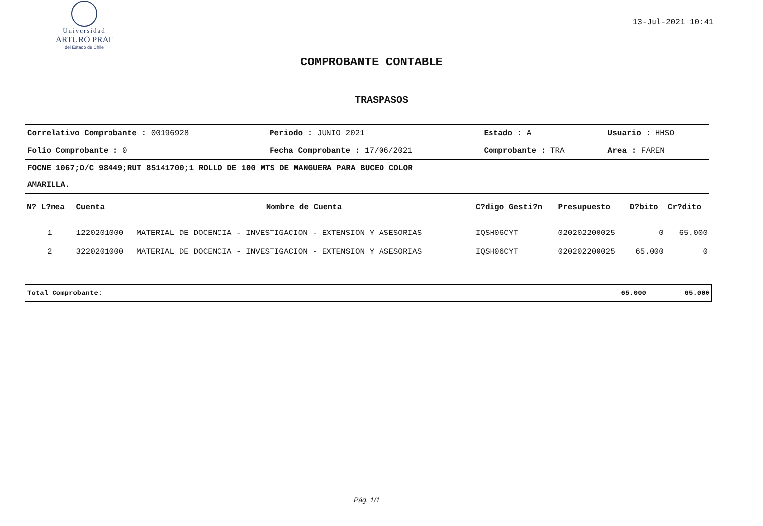Universidad
ARTURO PRAT
del Estado de Chile
13-Jul-2021 10:41
COMPROBANTE CONTABLE
TRASPASOS
| Correlativo Comprobante : 00196928 | Periodo : JUNIO 2021 | Estado : A | Usuario : HHSO |
| Folio Comprobante : 0 | Fecha Comprobante : 17/06/2021 | Comprobante : TRA | Area : FAREN |
| FOCNE 1067;O/C 98449;RUT 85141700;1 ROLLO DE 100 MTS DE MANGUERA PARA BUCEO COLOR AMARILLA. | | | |
| N? L?nea | Cuenta | Nombre de Cuenta | C?digo Gesti?n | Presupuesto | D?bito | Cr?dito |
| --- | --- | --- | --- | --- | --- | --- |
| 1 | 1220201000 | MATERIAL DE DOCENCIA - INVESTIGACION - EXTENSION Y ASESORIAS | IQSH06CYT | 020202200025 | 0 | 65.000 |
| 2 | 3220201000 | MATERIAL DE DOCENCIA - INVESTIGACION - EXTENSION Y ASESORIAS | IQSH06CYT | 020202200025 | 65.000 | 0 |
| Total Comprobante: | 65.000 | 65.000 |
Pág. 1/1